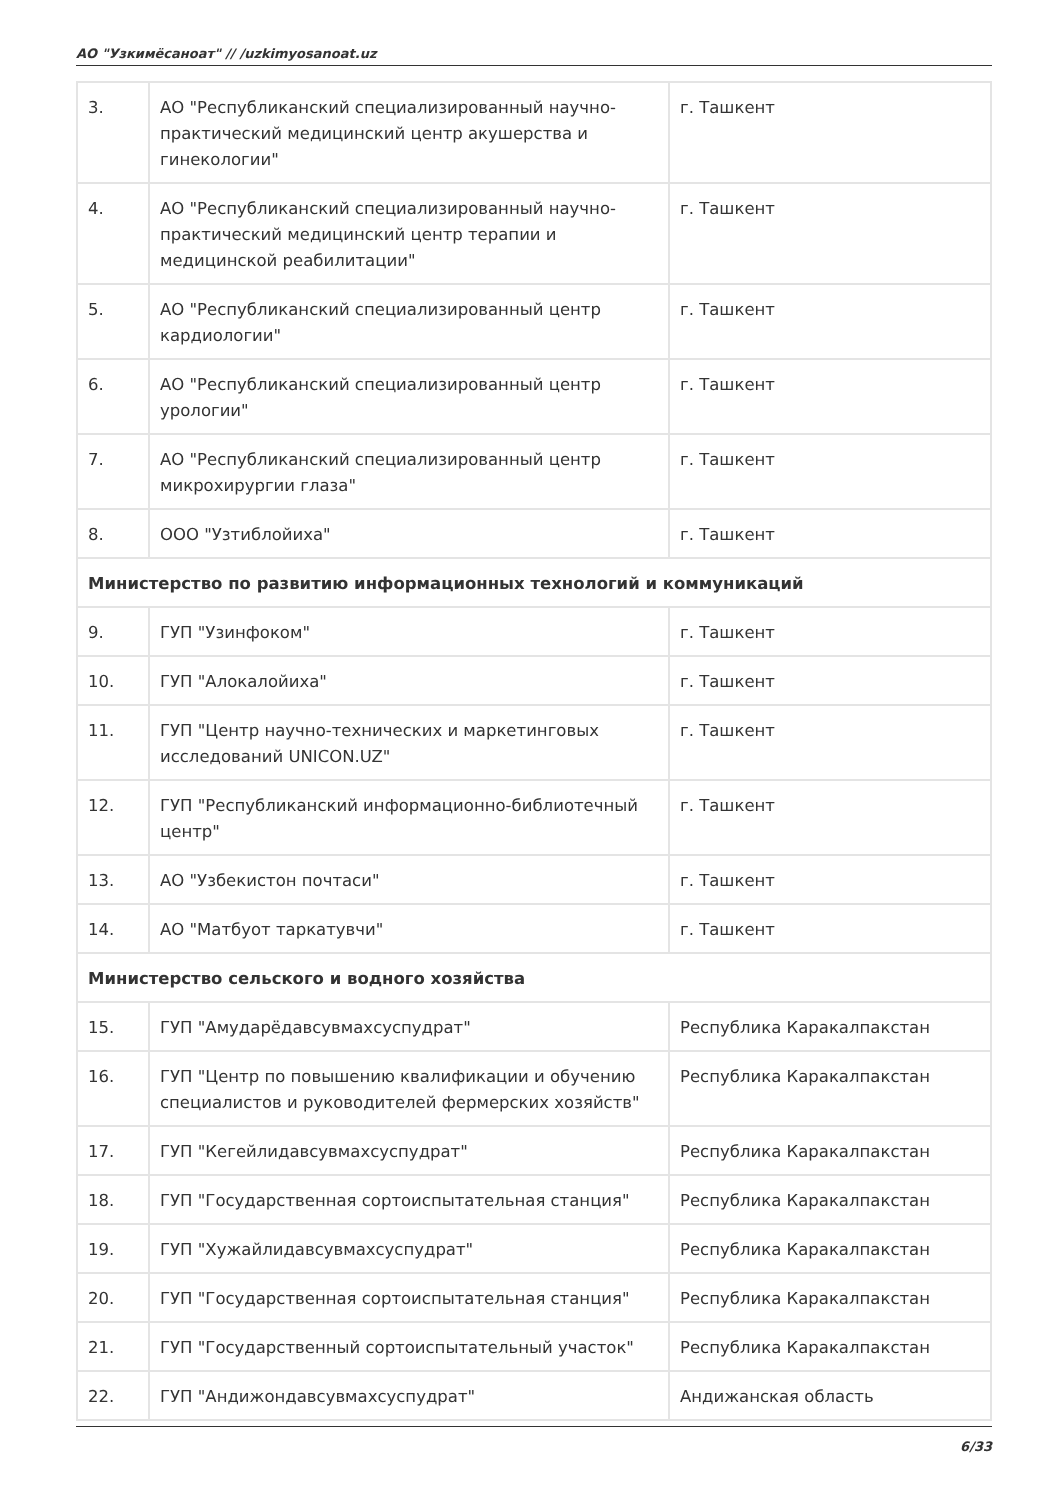АО "Узкимёсаноат" // /uzkimyosanoat.uz
| 3. | АО "Республиканский специализированный научно-практический медицинский центр акушерства и гинекологии" | г. Ташкент |
| 4. | АО "Республиканский специализированный научно-практический медицинский центр терапии и медицинской реабилитации" | г. Ташкент |
| 5. | АО "Республиканский специализированный центр кардиологии" | г. Ташкент |
| 6. | АО "Республиканский специализированный центр урологии" | г. Ташкент |
| 7. | АО "Республиканский специализированный центр микрохирургии глаза" | г. Ташкент |
| 8. | ООО "Узтиблойиха" | г. Ташкент |
| Министерство по развитию информационных технологий и коммуникаций | | |
| 9. | ГУП "Узинфоком" | г. Ташкент |
| 10. | ГУП "Алокалойиха" | г. Ташкент |
| 11. | ГУП "Центр научно-технических и маркетинговых исследований UNICON.UZ" | г. Ташкент |
| 12. | ГУП "Республиканский информационно-библиотечный центр" | г. Ташкент |
| 13. | АО "Узбекистон почтаси" | г. Ташкент |
| 14. | АО "Матбуот таркатувчи" | г. Ташкент |
| Министерство сельского и водного хозяйства | | |
| 15. | ГУП "Амударёдавсувмахсуспудрат" | Республика Каракалпакстан |
| 16. | ГУП "Центр по повышению квалификации и обучению специалистов и руководителей фермерских хозяйств" | Республика Каракалпакстан |
| 17. | ГУП "Кегейлидавсувмахсуспудрат" | Республика Каракалпакстан |
| 18. | ГУП "Государственная сортоиспытательная станция" | Республика Каракалпакстан |
| 19. | ГУП "Хужайлидавсувмахсуспудрат" | Республика Каракалпакстан |
| 20. | ГУП "Государственная сортоиспытательная станция" | Республика Каракалпакстан |
| 21. | ГУП "Государственный сортоиспытательный участок" | Республика Каракалпакстан |
| 22. | ГУП "Андижондавсувмахсуспудрат" | Андижанская область |
6/33